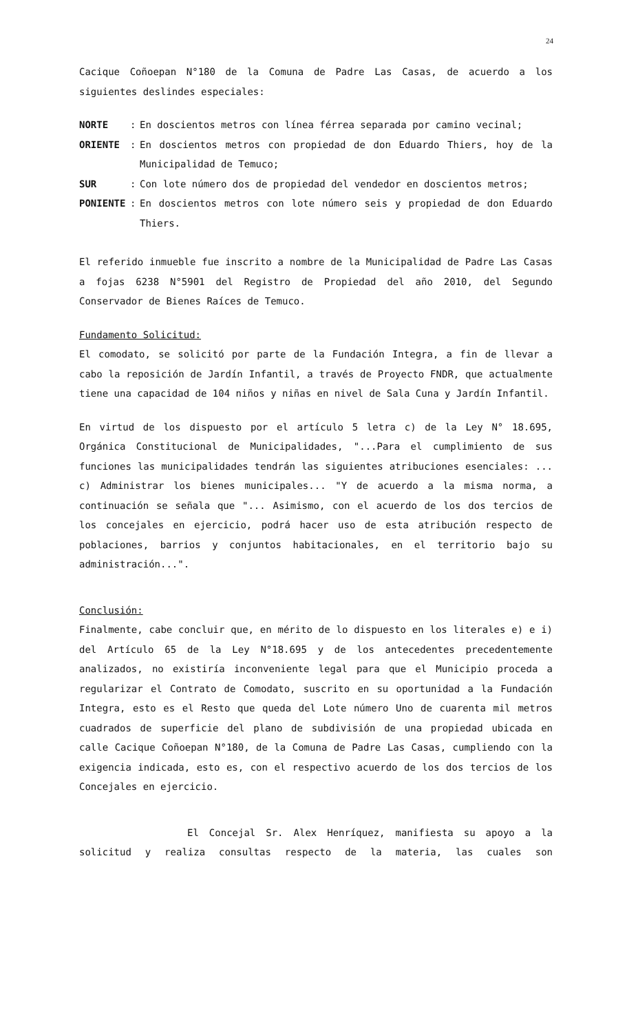24
Cacique Coñoepan N°180 de la Comuna de Padre Las Casas, de acuerdo a los siguientes deslindes especiales:
NORTE: En doscientos metros con línea férrea separada por camino vecinal;
ORIENTE: En doscientos metros con propiedad de don Eduardo Thiers, hoy de la Municipalidad de Temuco;
SUR: Con lote número dos de propiedad del vendedor en doscientos metros;
PONIENTE: En doscientos metros con lote número seis y propiedad de don Eduardo Thiers.
El referido inmueble fue inscrito a nombre de la Municipalidad de Padre Las Casas a fojas 6238 N°5901 del Registro de Propiedad del año 2010, del Segundo Conservador de Bienes Raíces de Temuco.
Fundamento Solicitud:
El comodato, se solicitó por parte de la Fundación Integra, a fin de llevar a cabo la reposición de Jardín Infantil, a través de Proyecto FNDR, que actualmente tiene una capacidad de 104 niños y niñas en nivel de Sala Cuna y Jardín Infantil.
En virtud de los dispuesto por el artículo 5 letra c) de la Ley N° 18.695, Orgánica Constitucional de Municipalidades, "...Para el cumplimiento de sus funciones las municipalidades tendrán las siguientes atribuciones esenciales: ... c) Administrar los bienes municipales... "Y de acuerdo a la misma norma, a continuación se señala que "... Asimismo, con el acuerdo de los dos tercios de los concejales en ejercicio, podrá hacer uso de esta atribución respecto de poblaciones, barrios y conjuntos habitacionales, en el territorio bajo su administración...".
Conclusión:
Finalmente, cabe concluir que, en mérito de lo dispuesto en los literales e) e i) del Artículo 65 de la Ley N°18.695 y de los antecedentes precedentemente analizados, no existiría inconveniente legal para que el Municipio proceda a regularizar el Contrato de Comodato, suscrito en su oportunidad a la Fundación Integra, esto es el Resto que queda del Lote número Uno de cuarenta mil metros cuadrados de superficie del plano de subdivisión de una propiedad ubicada en calle Cacique Coñoepan N°180, de la Comuna de Padre Las Casas, cumpliendo con la exigencia indicada, esto es, con el respectivo acuerdo de los dos tercios de los Concejales en ejercicio.
El Concejal Sr. Alex Henríquez, manifiesta su apoyo a la solicitud y realiza consultas respecto de la materia, las cuales son